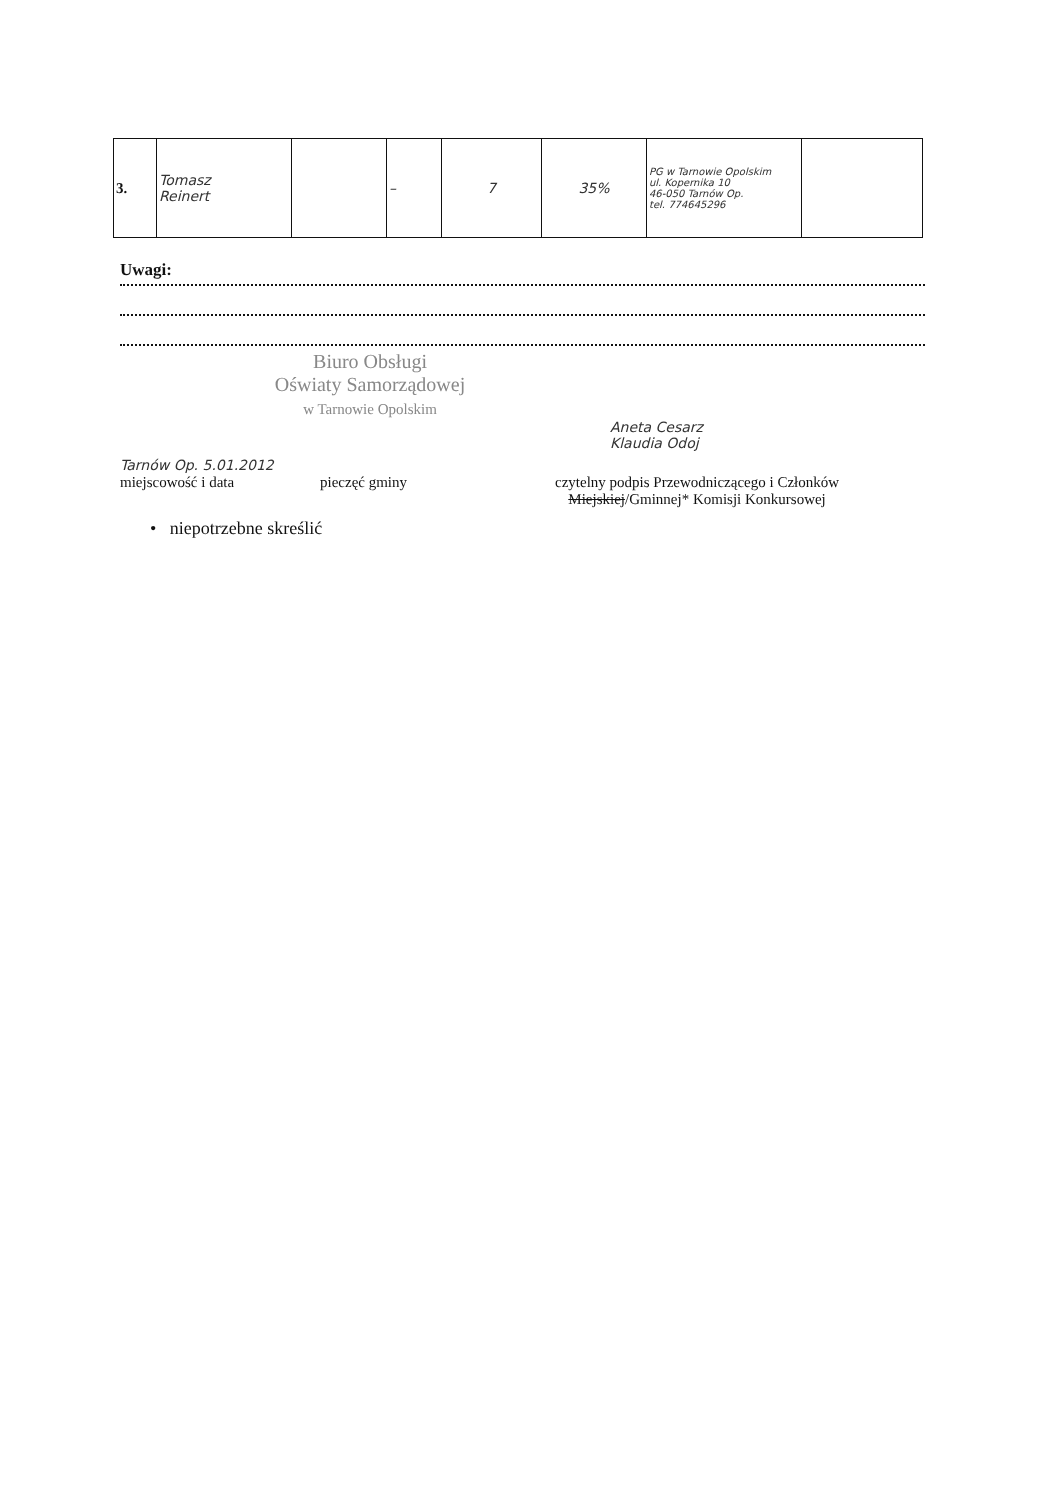| 3. | Tomasz Reinert | | – | 7 | 35% | PG w Tarnowie Opolskim ul. Kopernika 10 46-050 Tarnów Op. tel. 774645296 | |
Uwagi:
Biuro Obsługi
Oświaty Samorządowej
w Tarnowie Opolskim
Aneta Cesarz
Klaudia Odoj
Tarnów Op. 5.01.2012
miejscowość i data
pieczęć gminy
czytelny podpis Przewodniczącego i Członków
Miejskiej/Gminnej* Komisji Konkursowej
• niepotrzebne skreślić